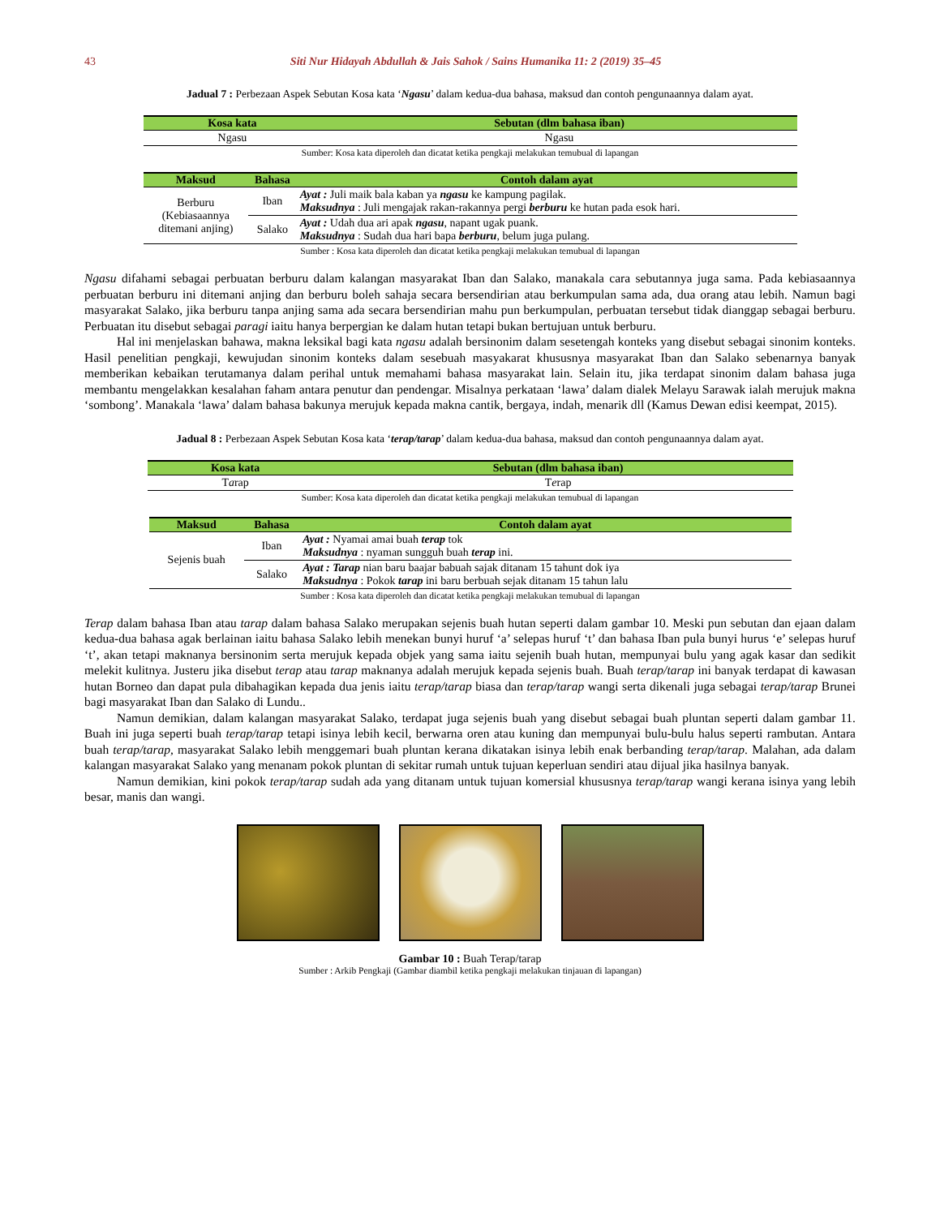43 Siti Nur Hidayah Abdullah & Jais Sahok / Sains Humanika 11: 2 (2019) 35–45
Jadual 7 : Perbezaan Aspek Sebutan Kosa kata ‘Ngasu’ dalam kedua-dua bahasa, maksud dan contoh pengunaannya dalam ayat.
| Kosa kata | Sebutan (dlm bahasa iban) |
| --- | --- |
| Ngasu | Ngasu |
Sumber: Kosa kata diperoleh dan dicatat ketika pengkaji melakukan temubual di lapangan
| Maksud | Bahasa | Contoh dalam ayat |
| --- | --- | --- |
| Berburu (Kebiasaannya ditemani anjing) | Iban | Ayat : Juli maik bala kaban ya ngasu ke kampung pagilak. Maksudnya : Juli mengajak rakan-rakannya pergi berburu ke hutan pada esok hari. |
| | Salako | Ayat : Udah dua ari apak ngasu , napant ugak puank. Maksudnya : Sudah dua hari bapa berburu , belum juga pulang. |
Sumber : Kosa kata diperoleh dan dicatat ketika pengkaji melakukan temubual di lapangan
Ngasu difahami sebagai perbuatan berburu dalam kalangan masyarakat Iban dan Salako, manakala cara sebutannya juga sama. Pada kebiasaannya perbuatan berburu ini ditemani anjing dan berburu boleh sahaja secara bersendirian atau berkumpulan sama ada, dua orang atau lebih. Namun bagi masyarakat Salako, jika berburu tanpa anjing sama ada secara bersendirian mahu pun berkumpulan, perbuatan tersebut tidak dianggap sebagai berburu. Perbuatan itu disebut sebagai paragi iaitu hanya berpergian ke dalam hutan tetapi bukan bertujuan untuk berburu.
Hal ini menjelaskan bahawa, makna leksikal bagi kata ngasu adalah bersinonim dalam sesetengah konteks yang disebut sebagai sinonim konteks. Hasil penelitian pengkaji, kewujudan sinonim konteks dalam sesebuah masyakarat khususnya masyarakat Iban dan Salako sebenarnya banyak memberikan kebaikan terutamanya dalam perihal untuk memahami bahasa masyarakat lain. Selain itu, jika terdapat sinonim dalam bahasa juga membantu mengelakkan kesalahan faham antara penutur dan pendengar. Misalnya perkataan ‘lawa’ dalam dialek Melayu Sarawak ialah merujuk makna ‘sombong’. Manakala ‘lawa’ dalam bahasa bakunya merujuk kepada makna cantik, bergaya, indah, menarik dll (Kamus Dewan edisi keempat, 2015).
Jadual 8 : Perbezaan Aspek Sebutan Kosa kata ‘terap/tarap’ dalam kedua-dua bahasa, maksud dan contoh pengunaannya dalam ayat.
| Kosa kata | Sebutan (dlm bahasa iban) |
| --- | --- |
| T a rap | T e rap |
Sumber: Kosa kata diperoleh dan dicatat ketika pengkaji melakukan temubual di lapangan
| Maksud | Bahasa | Contoh dalam ayat |
| --- | --- | --- |
| Sejenis buah | Iban | Ayat : Nyamai amai buah terap tok Maksudnya : nyaman sungguh buah terap ini. |
| | Salako | Ayat : Tarap nian baru baajar babuah sajak ditanam 15 tahunt dok iya Maksudnya : Pokok tarap ini baru berbuah sejak ditanam 15 tahun lalu |
Sumber : Kosa kata diperoleh dan dicatat ketika pengkaji melakukan temubual di lapangan
Terap dalam bahasa Iban atau tarap dalam bahasa Salako merupakan sejenis buah hutan seperti dalam gambar 10. Meski pun sebutan dan ejaan dalam kedua-dua bahasa agak berlainan iaitu bahasa Salako lebih menekan bunyi huruf ‘a’ selepas huruf ‘t’ dan bahasa Iban pula bunyi hurus ‘e’ selepas huruf ‘t’, akan tetapi maknanya bersinonim serta merujuk kepada objek yang sama iaitu sejenih buah hutan, mempunyai bulu yang agak kasar dan sedikit melekit kulitnya. Justeru jika disebut terap atau tarap maknanya adalah merujuk kepada sejenis buah. Buah terap/tarap ini banyak terdapat di kawasan hutan Borneo dan dapat pula dibahagikan kepada dua jenis iaitu terap/tarap biasa dan terap/tarap wangi serta dikenali juga sebagai terap/tarap Brunei bagi masyarakat Iban dan Salako di Lundu..
Namun demikian, dalam kalangan masyarakat Salako, terdapat juga sejenis buah yang disebut sebagai buah pluntan seperti dalam gambar 11. Buah ini juga seperti buah terap/tarap tetapi isinya lebih kecil, berwarna oren atau kuning dan mempunyai bulu-bulu halus seperti rambutan. Antara buah terap/tarap, masyarakat Salako lebih menggemari buah pluntan kerana dikatakan isinya lebih enak berbanding terap/tarap. Malahan, ada dalam kalangan masyarakat Salako yang menanam pokok pluntan di sekitar rumah untuk tujuan keperluan sendiri atau dijual jika hasilnya banyak.
Namun demikian, kini pokok terap/tarap sudah ada yang ditanam untuk tujuan komersial khususnya terap/tarap wangi kerana isinya yang lebih besar, manis dan wangi.
Gambar 10 : Buah Terap/tarap
Sumber : Arkib Pengkaji (Gambar diambil ketika pengkaji melakukan tinjauan di lapangan)